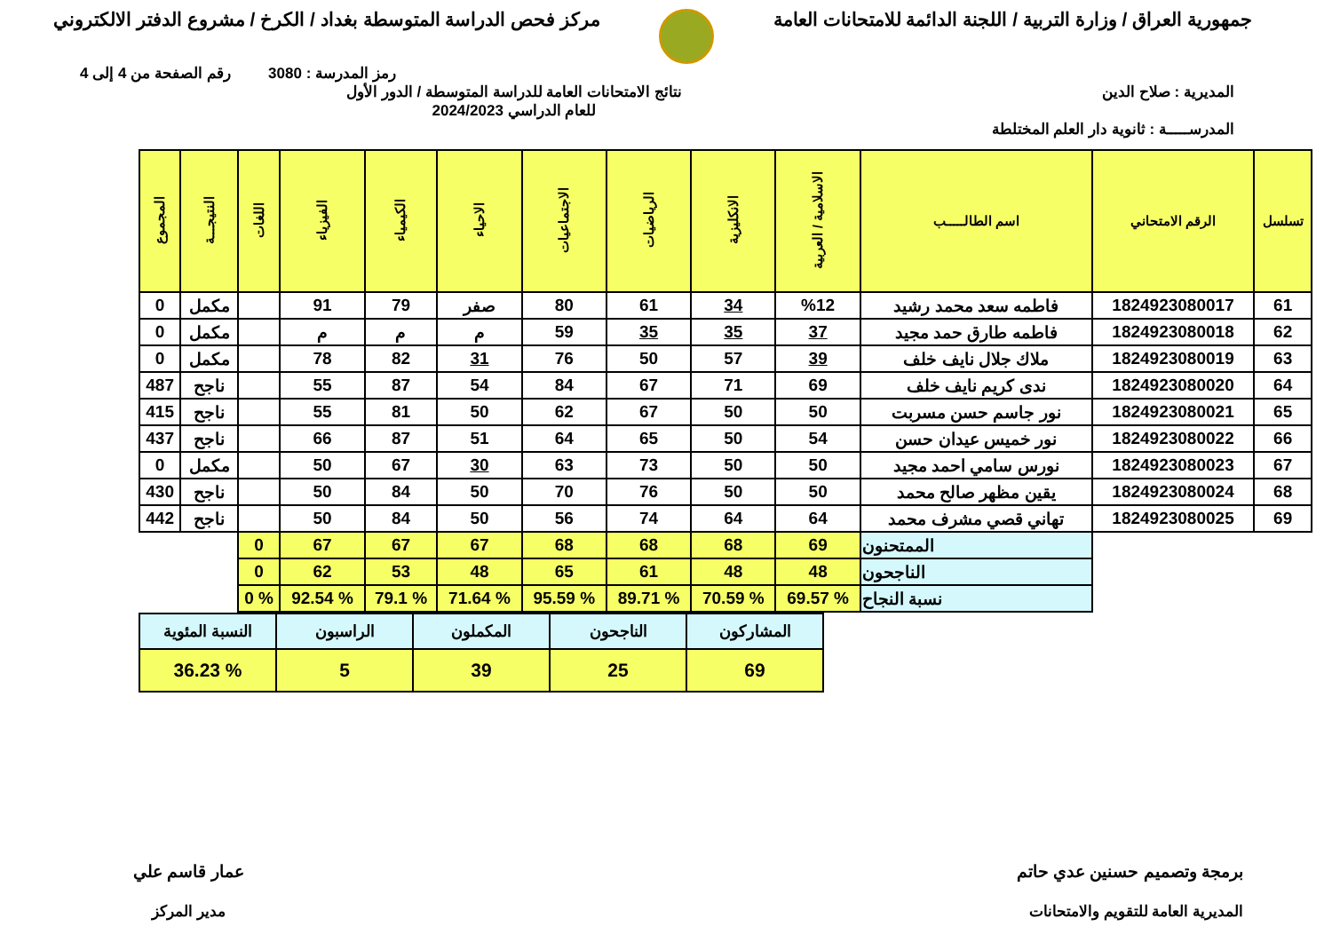جمهورية العراق / وزارة التربية / اللجنة الدائمة للامتحانات العامة
مركز فحص الدراسة المتوسطة بغداد / الكرخ / مشروع الدفتر الالكتروني
رمز المدرسة : 3080 رقم الصفحة من 4 إلى 4
المديرية : صلاح الدين نتائج الامتحانات العامة للدراسة المتوسطة / الدور الأول
للعام الدراسي 2024/2023
المدرســـــة : ثانوية دار العلم المختلطة
| تسلسل | الرقم الامتحاني | اسم الطالـــــب | الاسلامية / العربية | الانكليزية | الرياضيات | الاجتماعيات | الاحياء | الكيمياء | الفيزياء | اللغات | النتيجـــة | المجموع |
| --- | --- | --- | --- | --- | --- | --- | --- | --- | --- | --- | --- | --- |
| 61 | 1824923080017 | فاطمه سعد محمد رشيد | %12 | 34 | 61 | 80 | صفر | 79 | 91 | | مكمل | 0 |
| 62 | 1824923080018 | فاطمه طارق حمد مجيد | 37 | 35 | 35 | 59 | م | م | م | | مكمل | 0 |
| 63 | 1824923080019 | ملاك جلال نايف خلف | 39 | 57 | 50 | 76 | 31 | 82 | 78 | | مكمل | 0 |
| 64 | 1824923080020 | ندى كريم نايف خلف | 69 | 71 | 67 | 84 | 54 | 87 | 55 | | ناجح | 487 |
| 65 | 1824923080021 | نور جاسم حسن مسربت | 50 | 50 | 67 | 62 | 50 | 81 | 55 | | ناجح | 415 |
| 66 | 1824923080022 | نور خميس عيدان حسن | 54 | 50 | 65 | 64 | 51 | 87 | 66 | | ناجح | 437 |
| 67 | 1824923080023 | نورس سامي احمد مجيد | 50 | 50 | 73 | 63 | 30 | 67 | 50 | | مكمل | 0 |
| 68 | 1824923080024 | يقين مظهر صالح محمد | 50 | 50 | 76 | 70 | 50 | 84 | 50 | | ناجح | 430 |
| 69 | 1824923080025 | تهاني قصي مشرف محمد | 64 | 64 | 74 | 56 | 50 | 84 | 50 | | ناجح | 442 |
| | | الممتحنون | 69 | 68 | 68 | 68 | 67 | 67 | 67 | 0 | | |
| | | الناجحون | 48 | 48 | 61 | 65 | 48 | 53 | 62 | 0 | | |
| | | نسبة النجاح | % 69.57 | % 70.59 | % 89.71 | % 95.59 | % 71.64 | % 79.1 | % 92.54 | % 0 | | |
| المشاركون | الناجحون | المكملون | الراسبون | النسبة المئوية |
| 69 | 25 | 39 | 5 | % 36.23 |
برمجة وتصميم حسنين عدي حاتم
المديرية العامة للتقويم والامتحانات
عمار قاسم علي
مدير المركز